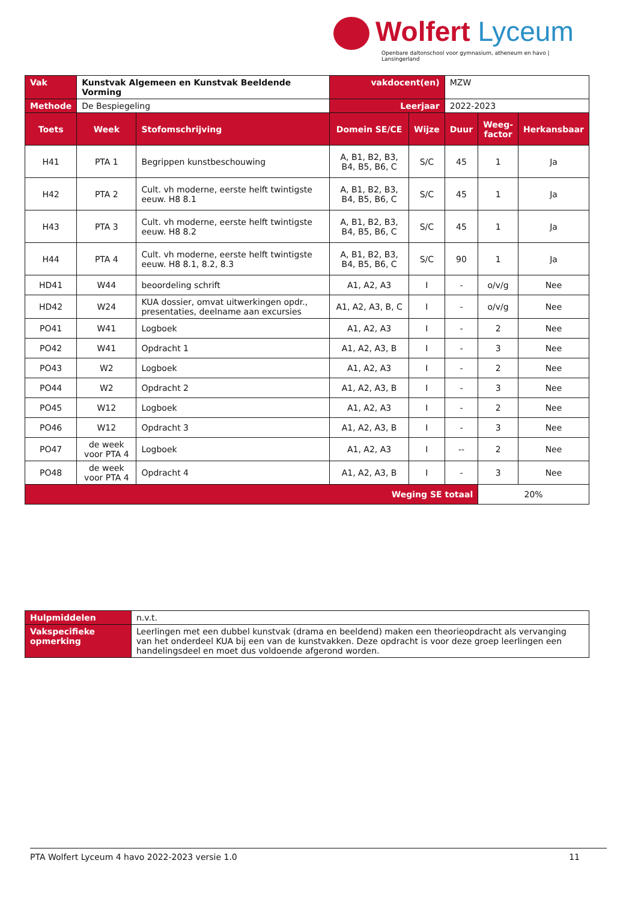Wolfert Lyceum
Openbare daltonschool voor gymnasium, atheneum en havo | Lansingerland
| Vak | Kunstvak Algemeen en Kunstvak Beeldende Vorming | | vakdocent(en) | | MZW | | |
| Methode | De Bespiegeling | | Leerjaar | | 2022-2023 | | |
| Toets | Week | Stofomschrijving | Domein SE/CE | Wijze | Duur | Weeg- factor | Herkansbaar |
| H41 | PTA 1 | Begrippen kunstbeschouwing | A, B1, B2, B3, B4, B5, B6, C | S/C | 45 | 1 | Ja |
| H42 | PTA 2 | Cult. vh moderne, eerste helft twintigste eeuw. H8 8.1 | A, B1, B2, B3, B4, B5, B6, C | S/C | 45 | 1 | Ja |
| H43 | PTA 3 | Cult. vh moderne, eerste helft twintigste eeuw. H8 8.2 | A, B1, B2, B3, B4, B5, B6, C | S/C | 45 | 1 | Ja |
| H44 | PTA 4 | Cult. vh moderne, eerste helft twintigste eeuw. H8 8.1, 8.2, 8.3 | A, B1, B2, B3, B4, B5, B6, C | S/C | 90 | 1 | Ja |
| HD41 | W44 | beoordeling schrift | A1, A2, A3 | I | - | o/v/g | Nee |
| HD42 | W24 | KUA dossier, omvat uitwerkingen opdr., presentaties, deelname aan excursies | A1, A2, A3, B, C | I | - | o/v/g | Nee |
| PO41 | W41 | Logboek | A1, A2, A3 | I | - | 2 | Nee |
| PO42 | W41 | Opdracht 1 | A1, A2, A3, B | I | - | 3 | Nee |
| PO43 | W2 | Logboek | A1, A2, A3 | I | - | 2 | Nee |
| PO44 | W2 | Opdracht 2 | A1, A2, A3, B | I | - | 3 | Nee |
| PO45 | W12 | Logboek | A1, A2, A3 | I | - | 2 | Nee |
| PO46 | W12 | Opdracht 3 | A1, A2, A3, B | I | - | 3 | Nee |
| PO47 | de week voor PTA 4 | Logboek | A1, A2, A3 | I | -- | 2 | Nee |
| PO48 | de week voor PTA 4 | Opdracht 4 | A1, A2, A3, B | I | - | 3 | Nee |
| Weging SE totaal | | | | | | 20% | |
| Hulpmiddelen | n.v.t. |
| Vakspecifieke opmerking | Leerlingen met een dubbel kunstvak (drama en beeldend) maken een theorieopdracht als vervanging van het onderdeel KUA bij een van de kunstvakken. Deze opdracht is voor deze groep leerlingen een handelingsdeel en moet dus voldoende afgerond worden. |
PTA Wolfert Lyceum 4 havo 2022-2023 versie 1.0 11